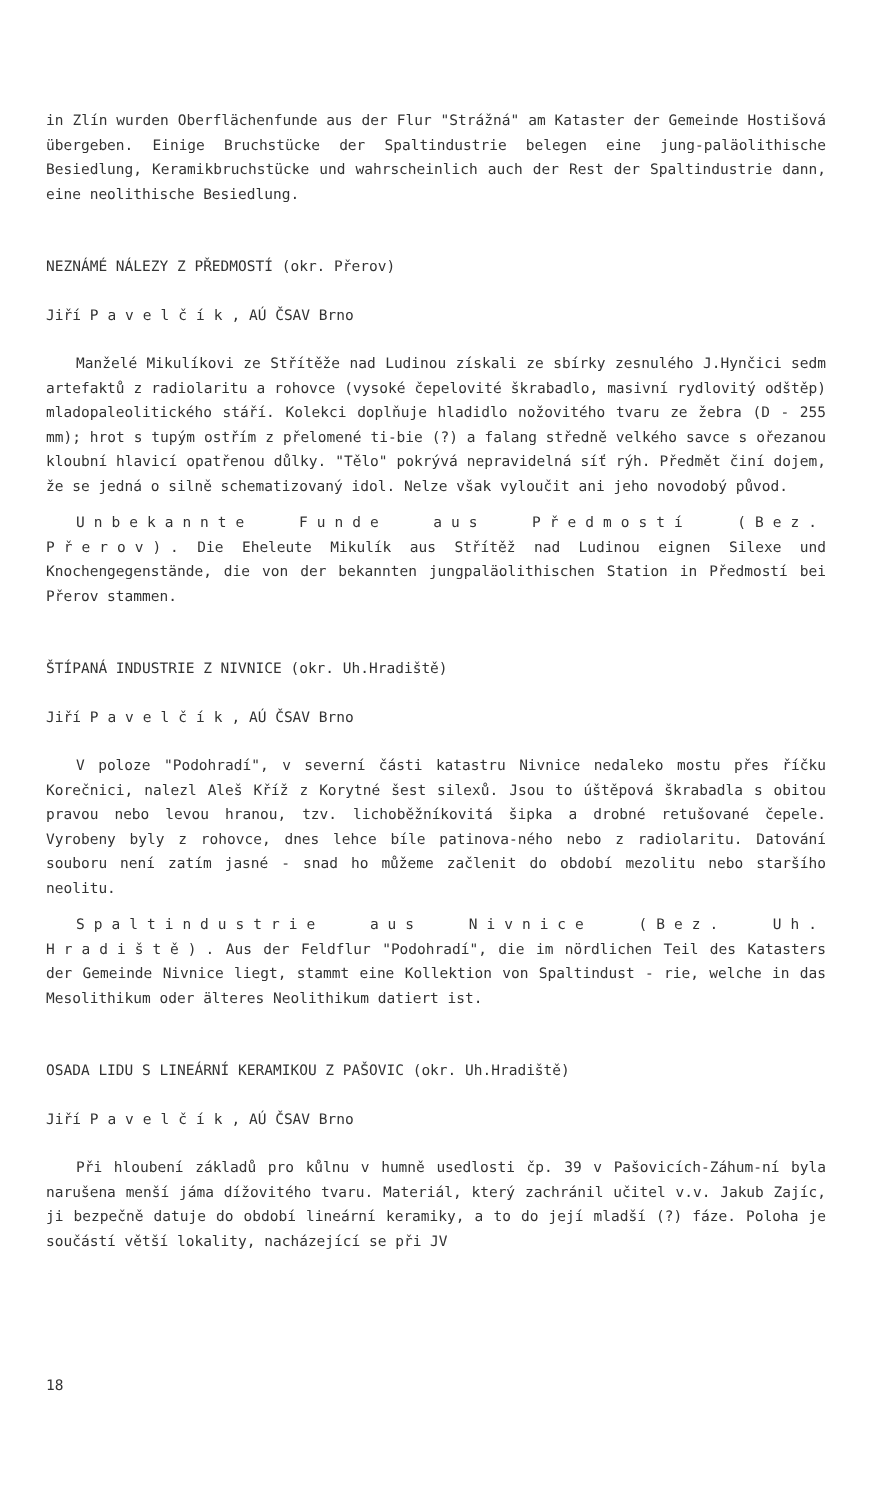in Zlín wurden Oberflächenfunde aus der Flur "Strážná" am Kataster der Gemeinde Hostišová übergeben. Einige Bruchstücke der Spaltindustrie belegen eine jung-paläolithische Besiedlung, Keramikbruchstücke und wahrscheinlich auch der Rest der Spaltindustrie dann, eine neolithische Besiedlung.
NEZNÁMÉ NÁLEZY Z PŘEDMOSTÍ (okr. Přerov)
Jiří Pavelčík, AÚ ČSAV Brno
Manželé Mikulíkovi ze Střítěže nad Ludinou získali ze sbírky zesnulého J.Hynčici sedm artefaktů z radiolaritu a rohovce (vysoké čepelovité škrabadlo, masivní rydlovitý odštěp) mladopaleolitického stáří. Kolekci doplňuje hladidlo nožovitého tvaru ze žebra (D - 255 mm); hrot s tupým ostřím z přelomené ti-bie (?) a falang středně velkého savce s ořezanou kloubní hlavicí opatřenou důlky. "Tělo" pokrývá nepravidelná síť rýh. Předmět činí dojem, že se jedná o silně schematizovaný idol. Nelze však vyloučit ani jeho novodobý původ.
Unbekannte Funde aus Předmostí (Bez. Přerov). Die Eheleute Mikulík aus Střítěž nad Ludinou eignen Silexe und Knochengegenstände, die von der bekannten jungpaläolithischen Station in Předmostí bei Přerov stammen.
ŠTÍPANÁ INDUSTRIE Z NIVNICE (okr. Uh.Hradiště)
Jiří Pavelčík, AÚ ČSAV Brno
V poloze "Podohradí", v severní části katastru Nivnice nedaleko mostu přes říčku Korečnici, nalezl Aleš Kříž z Korytné šest silexů. Jsou to úštěpová škrabadla s obitou pravou nebo levou hranou, tzv. lichoběžníkovitá šipka a drobné retušované čepele. Vyrobeny byly z rohovce, dnes lehce bíle patinova-ného nebo z radiolaritu. Datování souboru není zatím jasné - snad ho můžeme začlenit do období mezolitu nebo staršího neolitu.
Spaltindustrie aus Nivnice (Bez. Uh. Hradiště). Aus der Feldflur "Podohradí", die im nördlichen Teil des Katasters der Gemeinde Nivnice liegt, stammt eine Kollektion von Spaltindust - rie, welche in das Mesolithikum oder älteres Neolithikum datiert ist.
OSADA LIDU S LINEÁRNÍ KERAMIKOU Z PAŠOVIC (okr. Uh.Hradiště)
Jiří Pavelčík, AÚ ČSAV Brno
Při hloubení základů pro kůlnu v humně usedlosti čp. 39 v Pašovicích-Záhum-ní byla narušena menší jáma dížovitého tvaru. Materiál, který zachránil učitel v.v. Jakub Zajíc, ji bezpečně datuje do období lineární keramiky, a to do její mladší (?) fáze. Poloha je součástí větší lokality, nacházející se při JV
18